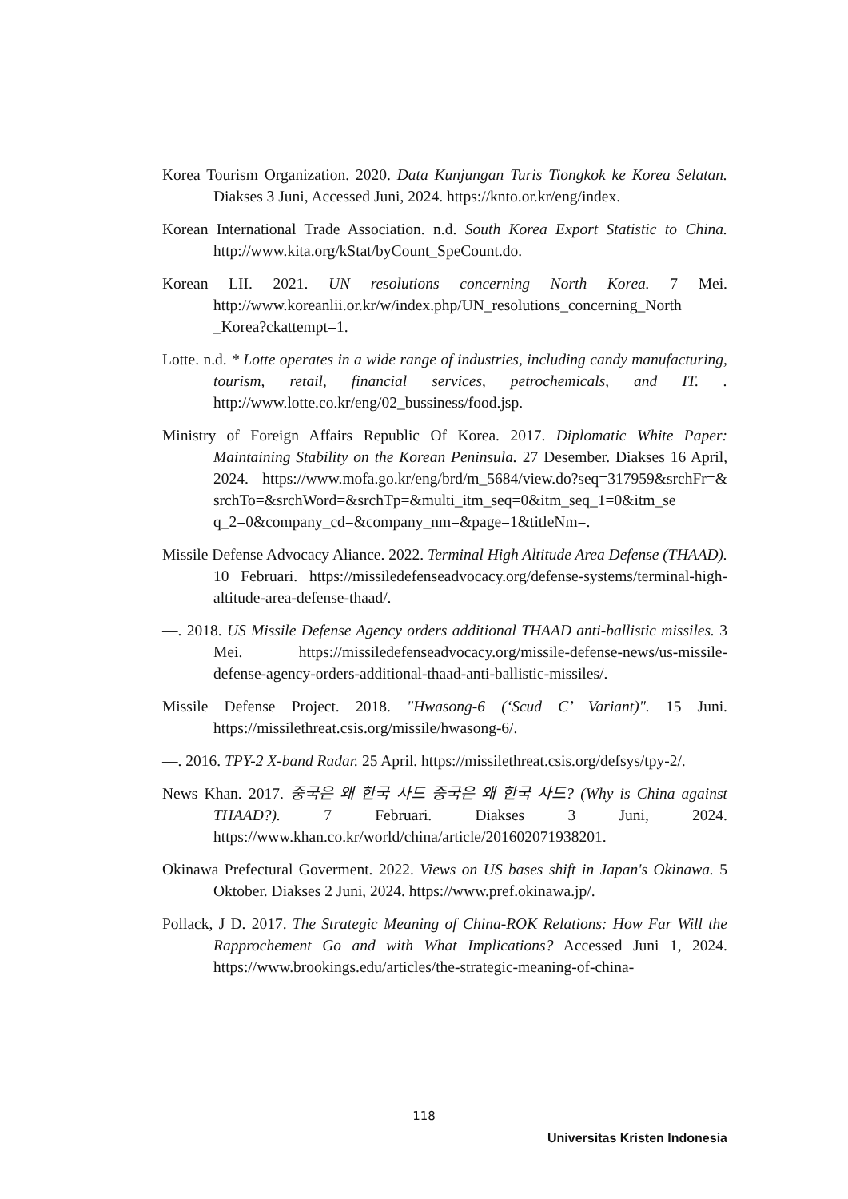Korea Tourism Organization. 2020. Data Kunjungan Turis Tiongkok ke Korea Selatan. Diakses 3 Juni, Accessed Juni, 2024. https://knto.or.kr/eng/index.
Korean International Trade Association. n.d. South Korea Export Statistic to China. http://www.kita.org/kStat/byCount_SpeCount.do.
Korean LII. 2021. UN resolutions concerning North Korea. 7 Mei. http://www.koreanlii.or.kr/w/index.php/UN_resolutions_concerning_North _Korea?ckattempt=1.
Lotte. n.d. * Lotte operates in a wide range of industries, including candy manufacturing, tourism, retail, financial services, petrochemicals, and IT. . http://www.lotte.co.kr/eng/02_bussiness/food.jsp.
Ministry of Foreign Affairs Republic Of Korea. 2017. Diplomatic White Paper: Maintaining Stability on the Korean Peninsula. 27 Desember. Diakses 16 April, 2024. https://www.mofa.go.kr/eng/brd/m_5684/view.do?seq=317959&srchFr=& srchTo=&srchWord=&srchTp=&multi_itm_seq=0&itm_seq_1=0&itm_se q_2=0&company_cd=&company_nm=&page=1&titleNm=.
Missile Defense Advocacy Aliance. 2022. Terminal High Altitude Area Defense (THAAD). 10 Februari. https://missiledefenseadvocacy.org/defense-systems/terminal-high-altitude-area-defense-thaad/.
—. 2018. US Missile Defense Agency orders additional THAAD anti-ballistic missiles. 3 Mei. https://missiledefenseadvocacy.org/missile-defense-news/us-missile-defense-agency-orders-additional-thaad-anti-ballistic-missiles/.
Missile Defense Project. 2018. "Hwasong-6 (‘Scud C’ Variant)". 15 Juni. https://missilethreat.csis.org/missile/hwasong-6/.
—. 2016. TPY-2 X-band Radar. 25 April. https://missilethreat.csis.org/defsys/tpy-2/.
News Khan. 2017. 중국은 왜 한국 사드 중국은 왜 한국 사드? (Why is China against THAAD?). 7 Februari. Diakses 3 Juni, 2024. https://www.khan.co.kr/world/china/article/201602071938201.
Okinawa Prefectural Goverment. 2022. Views on US bases shift in Japan's Okinawa. 5 Oktober. Diakses 2 Juni, 2024. https://www.pref.okinawa.jp/.
Pollack, J D. 2017. The Strategic Meaning of China-ROK Relations: How Far Will the Rapprochement Go and with What Implications? Accessed Juni 1, 2024. https://www.brookings.edu/articles/the-strategic-meaning-of-china-
118
Universitas Kristen Indonesia